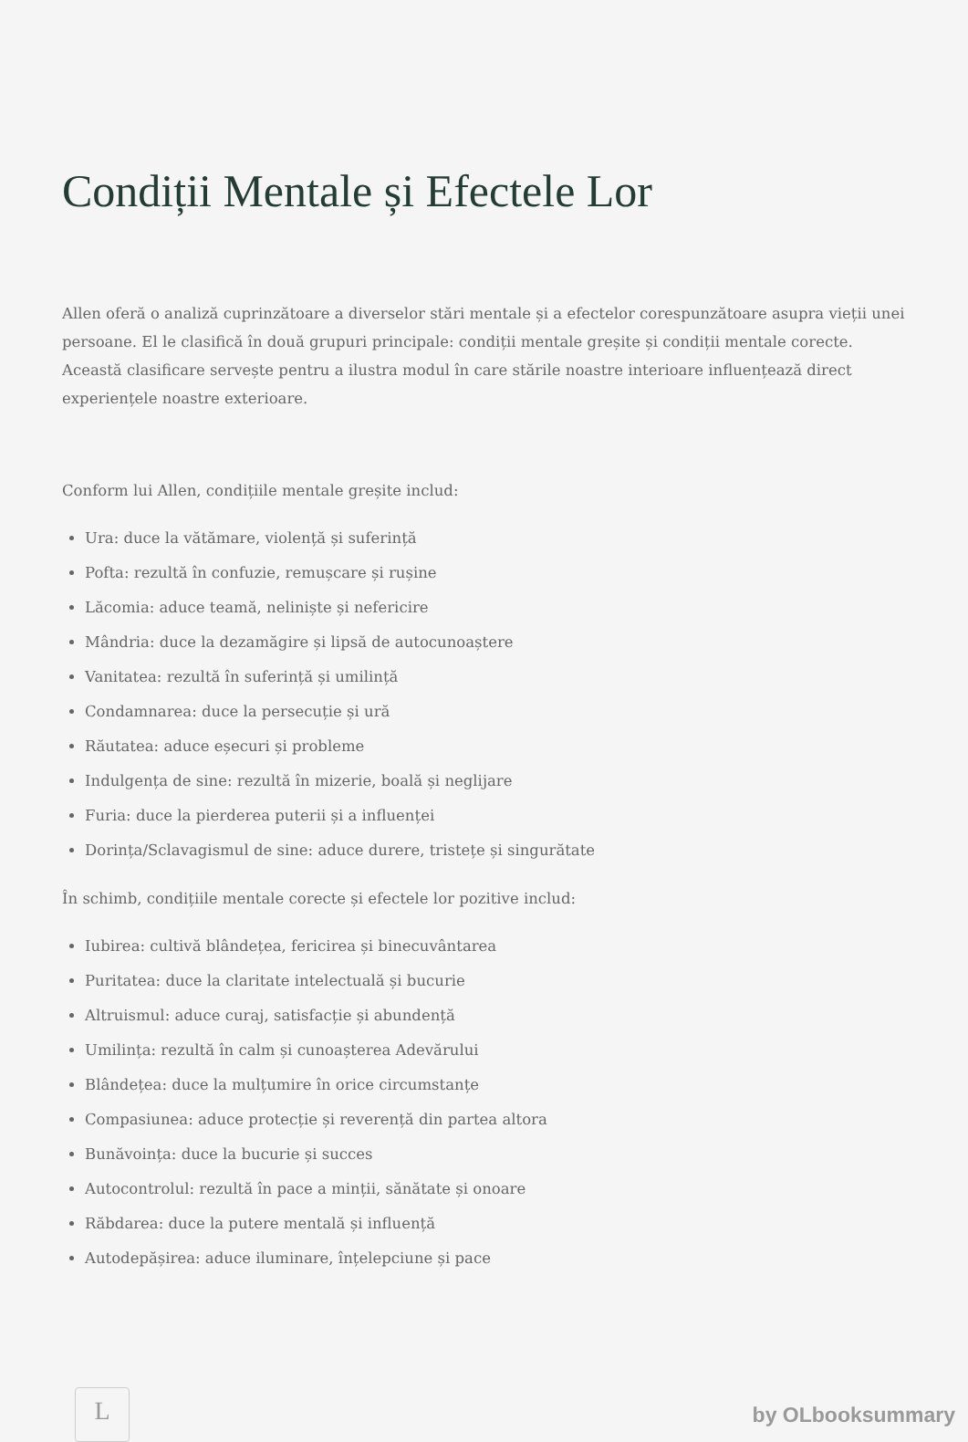Condiții Mentale și Efectele Lor
Allen oferă o analiză cuprinzătoare a diverselor stări mentale și a efectelor corespunzătoare asupra vieții unei persoane. El le clasifică în două grupuri principale: condiții mentale greșite și condiții mentale corecte. Această clasificare servește pentru a ilustra modul în care stările noastre interioare influențează direct experiențele noastre exterioare.
Conform lui Allen, condițiile mentale greșite includ:
Ura: duce la vătămare, violență și suferință
Pofta: rezultă în confuzie, remușcare și rușine
Lăcomia: aduce teamă, neliniște și nefericire
Mândria: duce la dezamăgire și lipsă de autocunoaștere
Vanitatea: rezultă în suferință și umilință
Condamnarea: duce la persecuție și ură
Răutatea: aduce eșecuri și probleme
Indulgența de sine: rezultă în mizerie, boală și neglijare
Furia: duce la pierderea puterii și a influenței
Dorința/Sclavagismul de sine: aduce durere, tristețe și singurătate
În schimb, condițiile mentale corecte și efectele lor pozitive includ:
Iubirea: cultivă blândețea, fericirea și binecuvântarea
Puritatea: duce la claritate intelectuală și bucurie
Altruismul: aduce curaj, satisfacție și abundență
Umilința: rezultă în calm și cunoașterea Adevărului
Blândețea: duce la mulțumire în orice circumstanțe
Compasiunea: aduce protecție și reverență din partea altora
Bunăvoința: duce la bucurie și succes
Autocontrolul: rezultă în pace a minții, sănătate și onoare
Răbdarea: duce la putere mentală și influență
Autodepășirea: aduce iluminare, înțelepciune și pace
L
by OLbooksummary